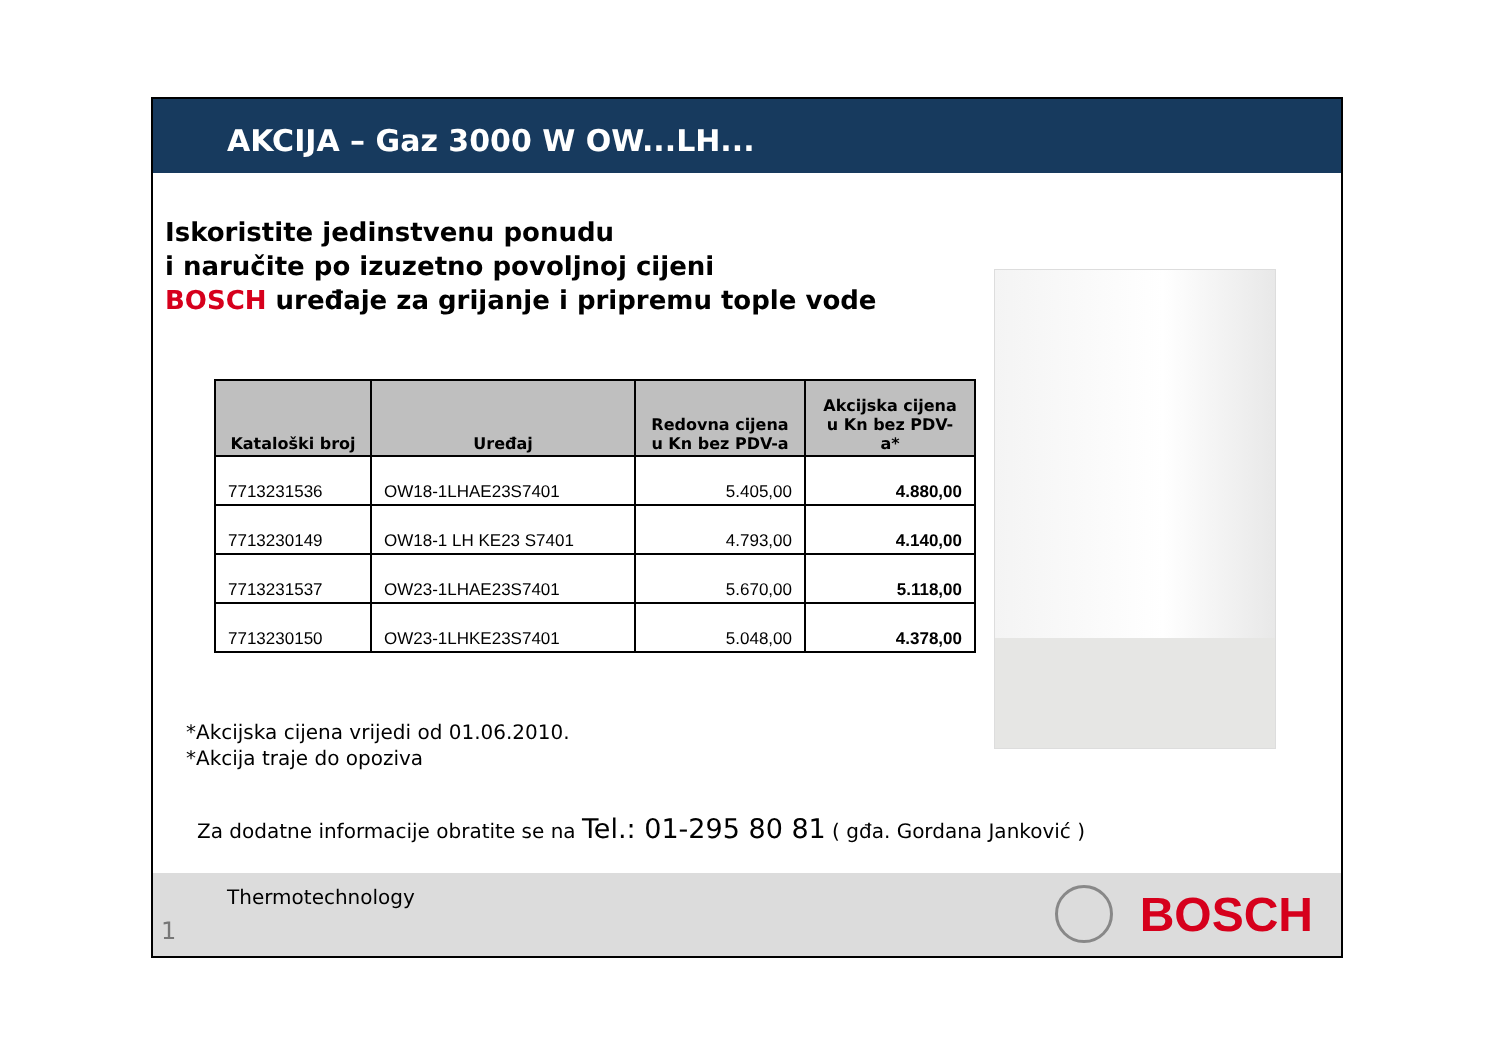AKCIJA – Gaz 3000 W OW...LH...
Iskoristite jedinstvenu ponudu
i naručite po izuzetno povoljnoj cijeni
BOSCH uređaje za grijanje i pripremu tople vode
| Kataloški broj | Uređaj | Redovna cijena u Kn bez PDV-a | Akcijska cijena u Kn bez PDV-a* |
| --- | --- | --- | --- |
| 7713231536 | OW18-1LHAE23S7401 | 5.405,00 | 4.880,00 |
| 7713230149 | OW18-1 LH KE23 S7401 | 4.793,00 | 4.140,00 |
| 7713231537 | OW23-1LHAE23S7401 | 5.670,00 | 5.118,00 |
| 7713230150 | OW23-1LHKE23S7401 | 5.048,00 | 4.378,00 |
*Akcijska cijena vrijedi od 01.06.2010.
*Akcija traje do opoziva
Za dodatne informacije obratite se na Tel.: 01-295 80 81 ( gđa. Gordana Janković )
Thermotechnology
1 BOSCH